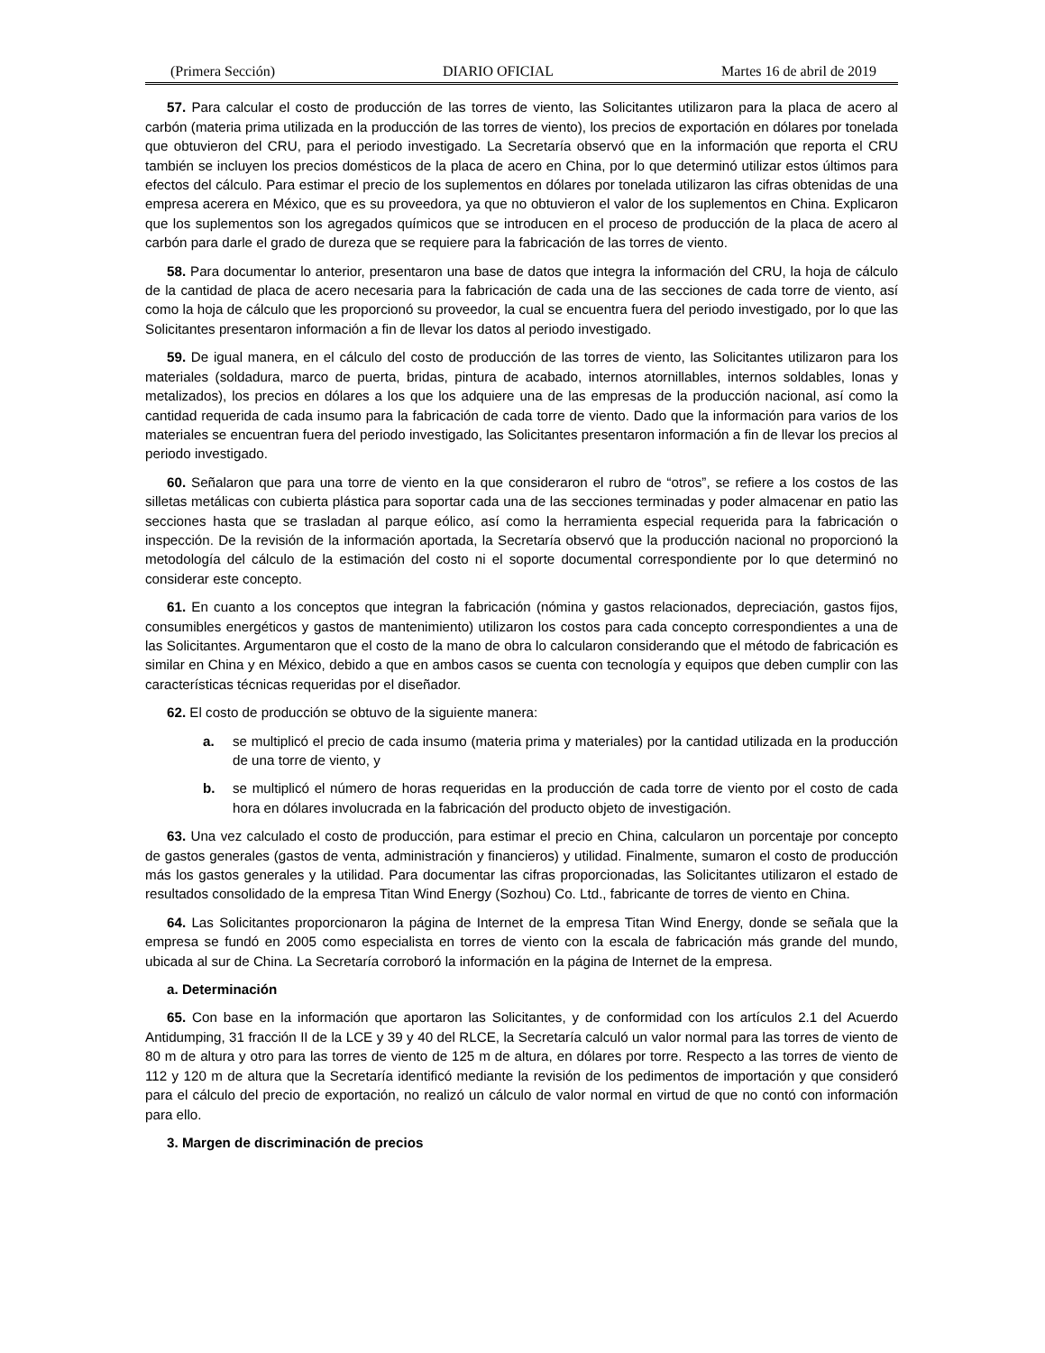(Primera Sección) DIARIO OFICIAL Martes 16 de abril de 2019
57. Para calcular el costo de producción de las torres de viento, las Solicitantes utilizaron para la placa de acero al carbón (materia prima utilizada en la producción de las torres de viento), los precios de exportación en dólares por tonelada que obtuvieron del CRU, para el periodo investigado. La Secretaría observó que en la información que reporta el CRU también se incluyen los precios domésticos de la placa de acero en China, por lo que determinó utilizar estos últimos para efectos del cálculo. Para estimar el precio de los suplementos en dólares por tonelada utilizaron las cifras obtenidas de una empresa acerera en México, que es su proveedora, ya que no obtuvieron el valor de los suplementos en China. Explicaron que los suplementos son los agregados químicos que se introducen en el proceso de producción de la placa de acero al carbón para darle el grado de dureza que se requiere para la fabricación de las torres de viento.
58. Para documentar lo anterior, presentaron una base de datos que integra la información del CRU, la hoja de cálculo de la cantidad de placa de acero necesaria para la fabricación de cada una de las secciones de cada torre de viento, así como la hoja de cálculo que les proporcionó su proveedor, la cual se encuentra fuera del periodo investigado, por lo que las Solicitantes presentaron información a fin de llevar los datos al periodo investigado.
59. De igual manera, en el cálculo del costo de producción de las torres de viento, las Solicitantes utilizaron para los materiales (soldadura, marco de puerta, bridas, pintura de acabado, internos atornillables, internos soldables, lonas y metalizados), los precios en dólares a los que los adquiere una de las empresas de la producción nacional, así como la cantidad requerida de cada insumo para la fabricación de cada torre de viento. Dado que la información para varios de los materiales se encuentran fuera del periodo investigado, las Solicitantes presentaron información a fin de llevar los precios al periodo investigado.
60. Señalaron que para una torre de viento en la que consideraron el rubro de “otros”, se refiere a los costos de las silletas metálicas con cubierta plástica para soportar cada una de las secciones terminadas y poder almacenar en patio las secciones hasta que se trasladan al parque eólico, así como la herramienta especial requerida para la fabricación o inspección. De la revisión de la información aportada, la Secretaría observó que la producción nacional no proporcionó la metodología del cálculo de la estimación del costo ni el soporte documental correspondiente por lo que determinó no considerar este concepto.
61. En cuanto a los conceptos que integran la fabricación (nómina y gastos relacionados, depreciación, gastos fijos, consumibles energéticos y gastos de mantenimiento) utilizaron los costos para cada concepto correspondientes a una de las Solicitantes. Argumentaron que el costo de la mano de obra lo calcularon considerando que el método de fabricación es similar en China y en México, debido a que en ambos casos se cuenta con tecnología y equipos que deben cumplir con las características técnicas requeridas por el diseñador.
62. El costo de producción se obtuvo de la siguiente manera:
a. se multiplicó el precio de cada insumo (materia prima y materiales) por la cantidad utilizada en la producción de una torre de viento, y
b. se multiplicó el número de horas requeridas en la producción de cada torre de viento por el costo de cada hora en dólares involucrada en la fabricación del producto objeto de investigación.
63. Una vez calculado el costo de producción, para estimar el precio en China, calcularon un porcentaje por concepto de gastos generales (gastos de venta, administración y financieros) y utilidad. Finalmente, sumaron el costo de producción más los gastos generales y la utilidad. Para documentar las cifras proporcionadas, las Solicitantes utilizaron el estado de resultados consolidado de la empresa Titan Wind Energy (Sozhou) Co. Ltd., fabricante de torres de viento en China.
64. Las Solicitantes proporcionaron la página de Internet de la empresa Titan Wind Energy, donde se señala que la empresa se fundó en 2005 como especialista en torres de viento con la escala de fabricación más grande del mundo, ubicada al sur de China. La Secretaría corroboró la información en la página de Internet de la empresa.
a. Determinación
65. Con base en la información que aportaron las Solicitantes, y de conformidad con los artículos 2.1 del Acuerdo Antidumping, 31 fracción II de la LCE y 39 y 40 del RLCE, la Secretaría calculó un valor normal para las torres de viento de 80 m de altura y otro para las torres de viento de 125 m de altura, en dólares por torre. Respecto a las torres de viento de 112 y 120 m de altura que la Secretaría identificó mediante la revisión de los pedimentos de importación y que consideró para el cálculo del precio de exportación, no realizó un cálculo de valor normal en virtud de que no contó con información para ello.
3. Margen de discriminación de precios